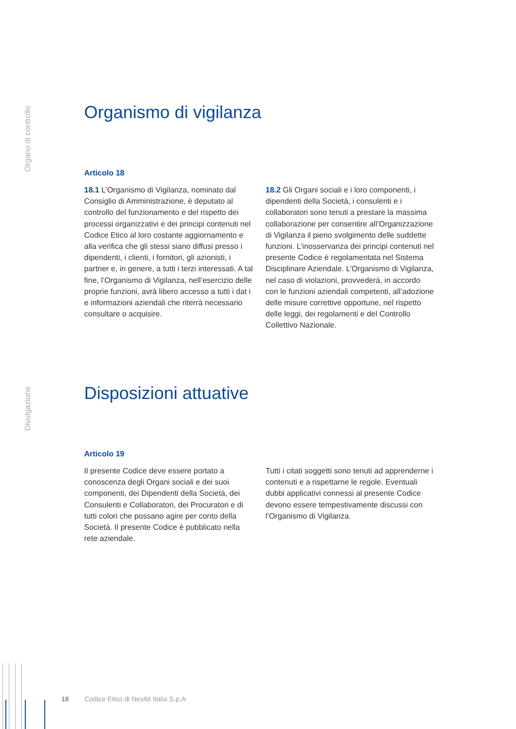Organo di controllo
Divulgazione
Organismo di vigilanza
Articolo 18
18.1 L’Organismo di Vigilanza, nominato dal Consiglio di Amministrazione, è deputato al controllo del funzionamento e del rispetto dei processi organizzativi e dei principi contenuti nel Codice Etico al loro costante aggiornamento e alla verifica che gli stessi siano diffusi presso i dipendenti, i clienti, i fornitori, gli azionisti, i partner e, in genere, a tutti i terzi interessati. A tal fine, l’Organismo di Vigilanza, nell’esercizio delle proprie funzioni, avrà libero accesso a tutti i dat i e informazioni aziendali che riterrà necessario consultare o acquisire.
18.2 Gli Organi sociali e i loro componenti, i dipendenti della Società, i consulenti e i collaboratori sono tenuti a prestare la massima collaborazione per consentire all’Organizzazione di Vigilanza il pieno svolgimento delle suddette funzioni. L’inosservanza dei principi contenuti nel presente Codice è regolamentata nel Sistema Disciplinare Aziendale. L’Organismo di Vigilanza, nel caso di violazioni, provvederà, in accordo con le funzioni aziendali competenti, all’adozione delle misure correttive opportune, nel rispetto delle leggi, dei regolamenti e del Controllo Collettivo Nazionale.
Disposizioni attuative
Articolo 19
Il presente Codice deve essere portato a conoscenza degli Organi sociali e dei suoi componenti, dei Dipendenti della Società, dei Consulenti e Collaboratori, dei Procuratori e di tutti colori che possano agire per conto della Società. Il presente Codice è pubblicato nella rete aziendale.
Tutti i citati soggetti sono tenuti ad apprenderne i contenuti e a rispettarne le regole. Eventuali dubbi applicativi connessi al presente Codice devono essere tempestivamente discussi con l’Organismo di Vigilanza.
18 Codice Etico di Nestlé Italia S.p.A